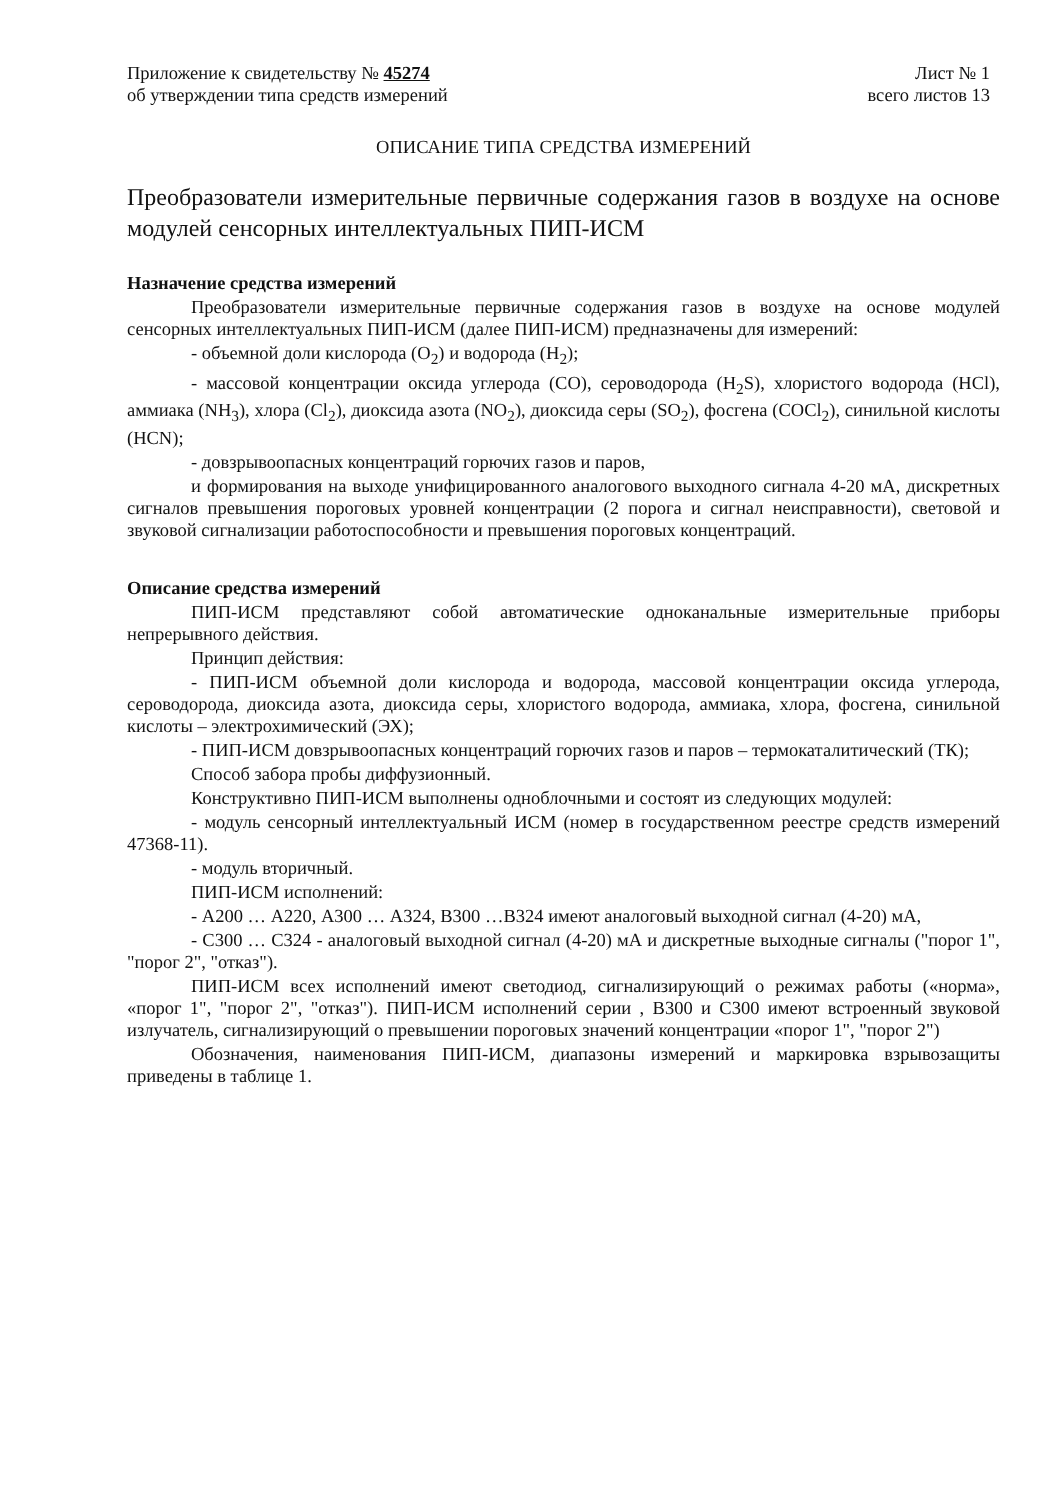Приложение к свидетельству № 45274
об утверждении типа средств измерений
Лист № 1
всего листов 13
ОПИСАНИЕ ТИПА СРЕДСТВА ИЗМЕРЕНИЙ
Преобразователи измерительные первичные содержания газов в воздухе на основе модулей сенсорных интеллектуальных ПИП-ИСМ
Назначение средства измерений
Преобразователи измерительные первичные содержания газов в воздухе на основе модулей сенсорных интеллектуальных ПИП-ИСМ (далее ПИП-ИСМ) предназначены для измерений:
- объемной доли кислорода (O<sub>2</sub>) и водорода (H<sub>2</sub>);
- массовой концентрации оксида углерода (CO), сероводорода (H<sub>2</sub>S), хлористого водорода (HCl), аммиака (NH<sub>3</sub>), хлора (Cl<sub>2</sub>), диоксида азота (NO<sub>2</sub>), диоксида серы (SO<sub>2</sub>), фосгена (COCl<sub>2</sub>), синильной кислоты (HCN);
- довзрывоопасных концентраций горючих газов и паров,
и формирования на выходе унифицированного аналогового выходного сигнала 4-20 мА, дискретных сигналов превышения пороговых уровней концентрации (2 порога и сигнал неисправности), световой и звуковой сигнализации работоспособности и превышения пороговых концентраций.
Описание средства измерений
ПИП-ИСМ представляют собой автоматические одноканальные измерительные приборы непрерывного действия.
Принцип действия:
- ПИП-ИСМ объемной доли кислорода и водорода, массовой концентрации оксида углерода, сероводорода, диоксида азота, диоксида серы, хлористого водорода, аммиака, хлора, фосгена, синильной кислоты – электрохимический (ЭХ);
- ПИП-ИСМ довзрывоопасных концентраций горючих газов и паров – термокаталитический (ТК);
Способ забора пробы диффузионный.
Конструктивно ПИП-ИСМ выполнены одноблочными и состоят из следующих модулей:
- модуль сенсорный интеллектуальный ИСМ (номер в государственном реестре средств измерений 47368-11).
- модуль вторичный.
ПИП-ИСМ исполнений:
- А200 … А220, А300 … А324, В300 …В324 имеют аналоговый выходной сигнал (4-20) мА,
- С300 … С324 - аналоговый выходной сигнал (4-20) мА и дискретные выходные сигналы ("порог 1", "порог 2", "отказ").
ПИП-ИСМ всех исполнений имеют светодиод, сигнализирующий о режимах работы («норма», «порог 1", "порог 2", "отказ"). ПИП-ИСМ исполнений серии , В300 и С300 имеют встроенный звуковой излучатель, сигнализирующий о превышении пороговых значений концентрации «порог 1", "порог 2")
Обозначения, наименования ПИП-ИСМ, диапазоны измерений и маркировка взрывозащиты приведены в таблице 1.